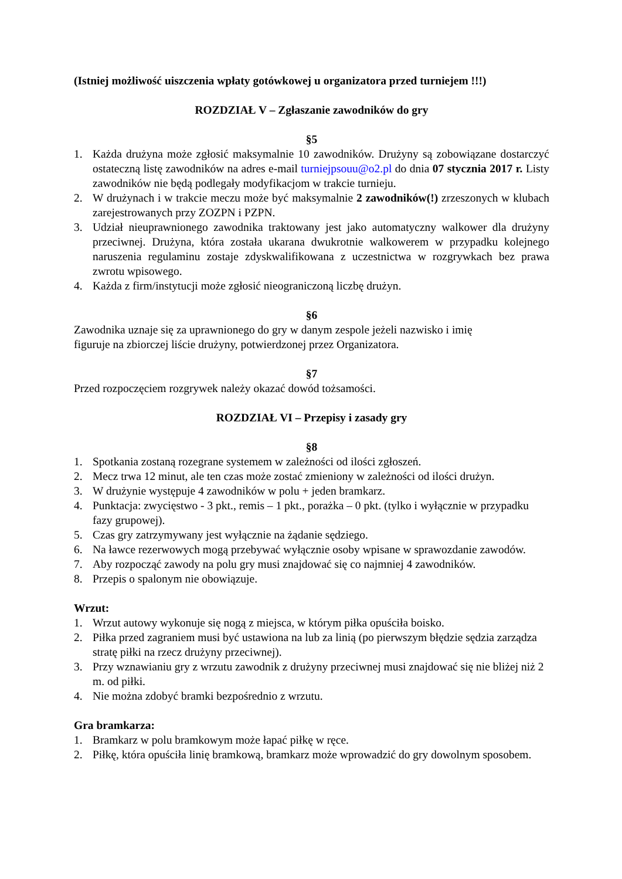(Istniej możliwość uiszczenia wpłaty gotówkowej u organizatora przed turniejem !!!)
ROZDZIAŁ V – Zgłaszanie zawodników do gry
§5
1. Każda drużyna może zgłosić maksymalnie 10 zawodników. Drużyny są zobowiązane dostarczyć ostateczną listę zawodników na adres e-mail turniejpsouu@o2.pl do dnia 07 stycznia 2017 r. Listy zawodników nie będą podlegały modyfikacjom w trakcie turnieju.
2. W drużynach i w trakcie meczu może być maksymalnie 2 zawodników(!) zrzeszonych w klubach zarejestrowanych przy ZOZPN i PZPN.
3. Udział nieuprawnionego zawodnika traktowany jest jako automatyczny walkower dla drużyny przeciwnej. Drużyna, która została ukarana dwukrotnie walkowerem w przypadku kolejnego naruszenia regulaminu zostaje zdyskwalifikowana z uczestnictwa w rozgrywkach bez prawa zwrotu wpisowego.
4. Każda z firm/instytucji może zgłosić nieograniczoną liczbę drużyn.
§6
Zawodnika uznaje się za uprawnionego do gry w danym zespole jeżeli nazwisko i imię
figuruje na zbiorczej liście drużyny, potwierdzonej przez Organizatora.
§7
Przed rozpoczęciem rozgrywek należy okazać dowód tożsamości.
ROZDZIAŁ VI – Przepisy i zasady gry
§8
1. Spotkania zostaną rozegrane systemem w zależności od ilości zgłoszeń.
2. Mecz trwa 12 minut, ale ten czas może zostać zmieniony w zależności od ilości drużyn.
3. W drużynie występuje 4 zawodników w polu + jeden bramkarz.
4. Punktacja: zwycięstwo - 3 pkt., remis – 1 pkt., porażka – 0 pkt. (tylko i wyłącznie w przypadku fazy grupowej).
5. Czas gry zatrzymywany jest wyłącznie na żądanie sędziego.
6. Na ławce rezerwowych mogą przebywać wyłącznie osoby wpisane w sprawozdanie zawodów.
7. Aby rozpocząć zawody na polu gry musi znajdować się co najmniej 4 zawodników.
8. Przepis o spalonym nie obowiązuje.
Wrzut:
1. Wrzut autowy wykonuje się nogą z miejsca, w którym piłka opuściła boisko.
2. Piłka przed zagraniem musi być ustawiona na lub za linią (po pierwszym błędzie sędzia zarządza stratę piłki na rzecz drużyny przeciwnej).
3. Przy wznawianiu gry z wrzutu zawodnik z drużyny przeciwnej musi znajdować się nie bliżej niż 2 m. od piłki.
4. Nie można zdobyć bramki bezpośrednio z wrzutu.
Gra bramkarza:
1. Bramkarz w polu bramkowym może łapać piłkę w ręce.
2. Piłkę, która opuściła linię bramkową, bramkarz może wprowadzić do gry dowolnym sposobem.